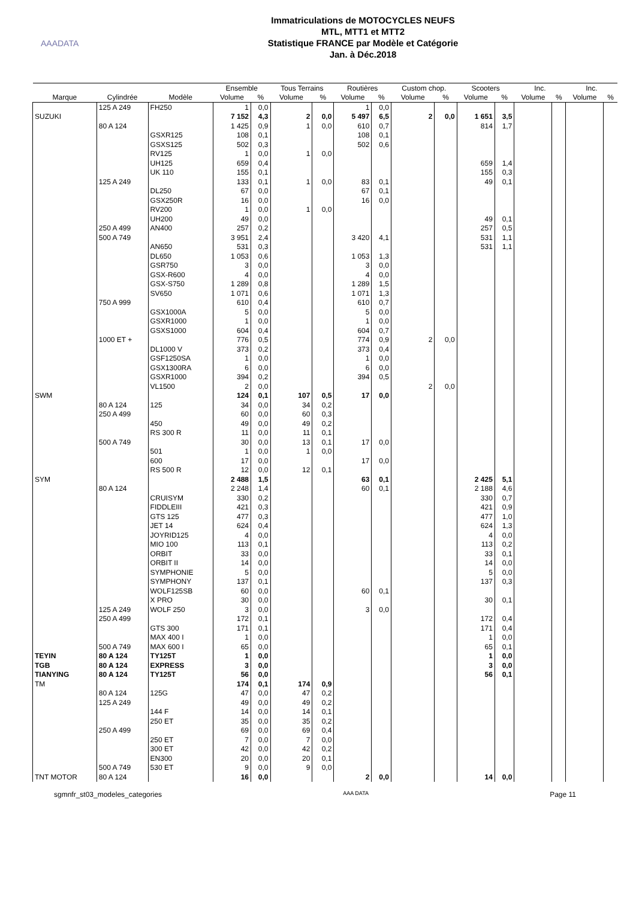AAADATA
Immatriculations de MOTOCYCLES NEUFS
MTL, MTT1 et MTT2
Statistique FRANCE par Modèle et Catégorie
Jan. à Déc.2018
| | | | Ensemble | | Tous Terrains | | Routières | | Custom chop. | | Scooters | | Inc. | | Inc. | |
| --- | --- | --- | --- | --- | --- | --- | --- | --- | --- | --- | --- | --- | --- | --- | --- | --- |
| Marque | Cylindrée | Modèle | Volume | % | Volume | % | Volume | % | Volume | % | Volume | % | Volume | % | Volume | % |
| | 125 A 249 | FH250 | 1 | 0,0 | | | 1 | 0,0 | | | | | | | | |
| SUZUKI | | | 7 152 | 4,3 | 2 | 0,0 | 5 497 | 6,5 | 2 | 0,0 | 1 651 | 3,5 | | | | |
| | 80 A 124 | | 1 425 | 0,9 | 1 | 0,0 | 610 | 0,7 | | | 814 | 1,7 | | | | |
| | | GSXR125 | 108 | 0,1 | | | 108 | 0,1 | | | | | | | | |
| | | GSXS125 | 502 | 0,3 | | | 502 | 0,6 | | | | | | | | |
| | | RV125 | 1 | 0,0 | 1 | 0,0 | | | | | | | | | | |
| | | UH125 | 659 | 0,4 | | | | | | | 659 | 1,4 | | | | |
| | | UK 110 | 155 | 0,1 | | | | | | | 155 | 0,3 | | | | |
| | 125 A 249 | | 133 | 0,1 | 1 | 0,0 | 83 | 0,1 | | | 49 | 0,1 | | | | |
| | | DL250 | 67 | 0,0 | | | 67 | 0,1 | | | | | | | | |
| | | GSX250R | 16 | 0,0 | | | 16 | 0,0 | | | | | | | | |
| | | RV200 | 1 | 0,0 | 1 | 0,0 | | | | | | | | | | |
| | | UH200 | 49 | 0,0 | | | | | | | 49 | 0,1 | | | | |
| | 250 A 499 | AN400 | 257 | 0,2 | | | | | | | 257 | 0,5 | | | | |
| | 500 A 749 | | 3 951 | 2,4 | | | 3 420 | 4,1 | | | 531 | 1,1 | | | | |
| | | AN650 | 531 | 0,3 | | | | | | | 531 | 1,1 | | | | |
| | | DL650 | 1 053 | 0,6 | | | 1 053 | 1,3 | | | | | | | | |
| | | GSR750 | 3 | 0,0 | | | 3 | 0,0 | | | | | | | | |
| | | GSX-R600 | 4 | 0,0 | | | 4 | 0,0 | | | | | | | | |
| | | GSX-S750 | 1 289 | 0,8 | | | 1 289 | 1,5 | | | | | | | | |
| | | SV650 | 1 071 | 0,6 | | | 1 071 | 1,3 | | | | | | | | |
| | 750 A 999 | | 610 | 0,4 | | | 610 | 0,7 | | | | | | | | |
| | | GSX1000A | 5 | 0,0 | | | 5 | 0,0 | | | | | | | | |
| | | GSXR1000 | 1 | 0,0 | | | 1 | 0,0 | | | | | | | | |
| | | GSXS1000 | 604 | 0,4 | | | 604 | 0,7 | | | | | | | | |
| | 1000 ET + | | 776 | 0,5 | | | 774 | 0,9 | 2 | 0,0 | | | | | | |
| | | DL1000 V | 373 | 0,2 | | | 373 | 0,4 | | | | | | | | |
| | | GSF1250SA | 1 | 0,0 | | | 1 | 0,0 | | | | | | | | |
| | | GSX1300RA | 6 | 0,0 | | | 6 | 0,0 | | | | | | | | |
| | | GSXR1000 | 394 | 0,2 | | | 394 | 0,5 | | | | | | | | |
| | | VL1500 | 2 | 0,0 | | | | | 2 | 0,0 | | | | | | |
| SWM | | | 124 | 0,1 | 107 | 0,5 | 17 | 0,0 | | | | | | | | |
| | 80 A 124 | 125 | 34 | 0,0 | 34 | 0,2 | | | | | | | | | | |
| | 250 A 499 | | 60 | 0,0 | 60 | 0,3 | | | | | | | | | | |
| | | 450 | 49 | 0,0 | 49 | 0,2 | | | | | | | | | | |
| | | RS 300 R | 11 | 0,0 | 11 | 0,1 | | | | | | | | | | |
| | 500 A 749 | | 30 | 0,0 | 13 | 0,1 | 17 | 0,0 | | | | | | | | |
| | | 501 | 1 | 0,0 | 1 | 0,0 | | | | | | | | | | |
| | | 600 | 17 | 0,0 | | | 17 | 0,0 | | | | | | | | |
| | | RS 500 R | 12 | 0,0 | 12 | 0,1 | | | | | | | | | | |
| SYM | | | 2 488 | 1,5 | | | 63 | 0,1 | | | 2 425 | 5,1 | | | | |
| | 80 A 124 | | 2 248 | 1,4 | | | 60 | 0,1 | | | 2 188 | 4,6 | | | | |
| | | CRUISYM | 330 | 0,2 | | | | | | | 330 | 0,7 | | | | |
| | | FIDDLEIII | 421 | 0,3 | | | | | | | 421 | 0,9 | | | | |
| | | GTS 125 | 477 | 0,3 | | | | | | | 477 | 1,0 | | | | |
| | | JET 14 | 624 | 0,4 | | | | | | | 624 | 1,3 | | | | |
| | | JOYRID125 | 4 | 0,0 | | | | | | | 4 | 0,0 | | | | |
| | | MIO 100 | 113 | 0,1 | | | | | | | 113 | 0,2 | | | | |
| | | ORBIT | 33 | 0,0 | | | | | | | 33 | 0,1 | | | | |
| | | ORBIT II | 14 | 0,0 | | | | | | | 14 | 0,0 | | | | |
| | | SYMPHONIE | 5 | 0,0 | | | | | | | 5 | 0,0 | | | | |
| | | SYMPHONY | 137 | 0,1 | | | | | | | 137 | 0,3 | | | | |
| | | WOLF125SB | 60 | 0,0 | | | 60 | 0,1 | | | | | | | | |
| | | X PRO | 30 | 0,0 | | | | | | | 30 | 0,1 | | | | |
| | 125 A 249 | WOLF 250 | 3 | 0,0 | | | 3 | 0,0 | | | | | | | | |
| | 250 A 499 | | 172 | 0,1 | | | | | | | 172 | 0,4 | | | | |
| | | GTS 300 | 171 | 0,1 | | | | | | | 171 | 0,4 | | | | |
| | | MAX 400 I | 1 | 0,0 | | | | | | | 1 | 0,0 | | | | |
| | 500 A 749 | MAX 600 I | 65 | 0,0 | | | | | | | 65 | 0,1 | | | | |
| TEYIN | 80 A 124 | TY125T | 1 | 0,0 | | | | | | | 1 | 0,0 | | | | |
| TGB | 80 A 124 | EXPRESS | 3 | 0,0 | | | | | | | 3 | 0,0 | | | | |
| TIANYING | 80 A 124 | TY125T | 56 | 0,0 | | | | | | | 56 | 0,1 | | | | |
| TM | | | 174 | 0,1 | 174 | 0,9 | | | | | | | | | | |
| | 80 A 124 | 125G | 47 | 0,0 | 47 | 0,2 | | | | | | | | | | |
| | 125 A 249 | | 49 | 0,0 | 49 | 0,2 | | | | | | | | | | |
| | | 144 F | 14 | 0,0 | 14 | 0,1 | | | | | | | | | | |
| | | 250 ET | 35 | 0,0 | 35 | 0,2 | | | | | | | | | | |
| | 250 A 499 | | 69 | 0,0 | 69 | 0,4 | | | | | | | | | | |
| | | 250 ET | 7 | 0,0 | 7 | 0,0 | | | | | | | | | | |
| | | 300 ET | 42 | 0,0 | 42 | 0,2 | | | | | | | | | | |
| | | EN300 | 20 | 0,0 | 20 | 0,1 | | | | | | | | | | |
| | 500 A 749 | 530 ET | 9 | 0,0 | 9 | 0,0 | | | | | | | | | | |
| TNT MOTOR | 80 A 124 | | 16 | 0,0 | | | 2 | 0,0 | | | 14 | 0,0 | | | | |
sgmnfr_st03_modeles_categories AAA DATA Page 11